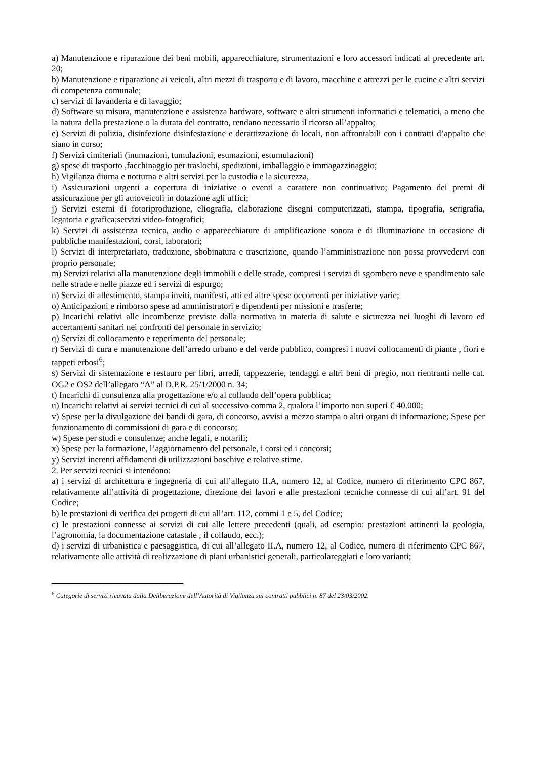a) Manutenzione e riparazione dei beni mobili, apparecchiature, strumentazioni e loro accessori indicati al precedente art. 20;
b) Manutenzione e riparazione ai veicoli, altri mezzi di trasporto e di lavoro, macchine e attrezzi per le cucine e altri servizi di competenza comunale;
c) servizi di lavanderia e di lavaggio;
d) Software su misura, manutenzione e assistenza hardware, software e altri strumenti informatici e telematici, a meno che la natura della prestazione o la durata del contratto, rendano necessario il ricorso all’appalto;
e) Servizi di pulizia, disinfezione disinfestazione e derattizzazione di locali, non affrontabili con i contratti d’appalto che siano in corso;
f) Servizi cimiteriali (inumazioni, tumulazioni, esumazioni, estumulazioni)
g) spese di trasporto ,facchinaggio per traslochi, spedizioni, imballaggio e immagazzinaggio;
h) Vigilanza diurna e notturna e altri servizi per la custodia e la sicurezza,
i) Assicurazioni urgenti a copertura di iniziative o eventi a carattere non continuativo; Pagamento dei premi di assicurazione per gli autoveicoli in dotazione agli uffici;
j) Servizi esterni di fotoriproduzione, eliografia, elaborazione disegni computerizzati, stampa, tipografia, serigrafia, legatoria e grafica;servizi video-fotografici;
k) Servizi di assistenza tecnica, audio e apparecchiature di amplificazione sonora e di illuminazione in occasione di pubbliche manifestazioni, corsi, laboratori;
l) Servizi di interpretariato, traduzione, sbobinatura e trascrizione, quando l’amministrazione non possa provvedervi con proprio personale;
m) Servizi relativi alla manutenzione degli immobili e delle strade, compresi i servizi di sgombero neve e spandimento sale nelle strade e nelle piazze ed i servizi di espurgo;
n) Servizi di allestimento, stampa inviti, manifesti, atti ed altre spese occorrenti per iniziative varie;
o) Anticipazioni e rimborso spese ad amministratori e dipendenti per missioni e trasferte;
p) Incarichi relativi alle incombenze previste dalla normativa in materia di salute e sicurezza nei luoghi di lavoro ed accertamenti sanitari nei confronti del personale in servizio;
q) Servizi di collocamento e reperimento del personale;
r) Servizi di cura e manutenzione dell’arredo urbano e del verde pubblico, compresi i nuovi collocamenti di piante , fiori e tappeti erbosi<sup>6</sup>;
s) Servizi di sistemazione e restauro per libri, arredi, tappezzerie, tendaggi e altri beni di pregio, non rientranti nelle cat. OG2 e OS2 dell’allegato “A” al D.P.R. 25/1/2000 n. 34;
t) Incarichi di consulenza alla progettazione e/o al collaudo dell’opera pubblica;
u) Incarichi relativi ai servizi tecnici di cui al successivo comma 2, qualora l’importo non superi € 40.000;
v) Spese per la divulgazione dei bandi di gara, di concorso, avvisi a mezzo stampa o altri organi di informazione; Spese per funzionamento di commissioni di gara e di concorso;
w) Spese per studi e consulenze; anche legali, e notarili;
x) Spese per la formazione, l’aggiornamento del personale, i corsi ed i concorsi;
y) Servizi inerenti affidamenti di utilizzazioni boschive e relative stime.
2. Per servizi tecnici si intendono:
a) i servizi di architettura e ingegneria di cui all’allegato II.A, numero 12, al Codice, numero di riferimento CPC 867, relativamente all’attività di progettazione, direzione dei lavori e alle prestazioni tecniche connesse di cui all’art. 91 del Codice;
b) le prestazioni di verifica dei progetti di cui all’art. 112, commi 1 e 5, del Codice;
c) le prestazioni connesse ai servizi di cui alle lettere precedenti (quali, ad esempio: prestazioni attinenti la geologia, l’agronomia, la documentazione catastale , il collaudo, ecc.);
d) i servizi di urbanistica e paesaggistica, di cui all’allegato II.A, numero 12, al Codice, numero di riferimento CPC 867, relativamente alle attività di realizzazione di piani urbanistici generali, particolareggiati e loro varianti;
<sup>6</sup> Categorie di servizi ricavata dalla Deliberazione dell’Autorità di Vigilanza sui contratti pubblici n. 87 del 23/03/2002.